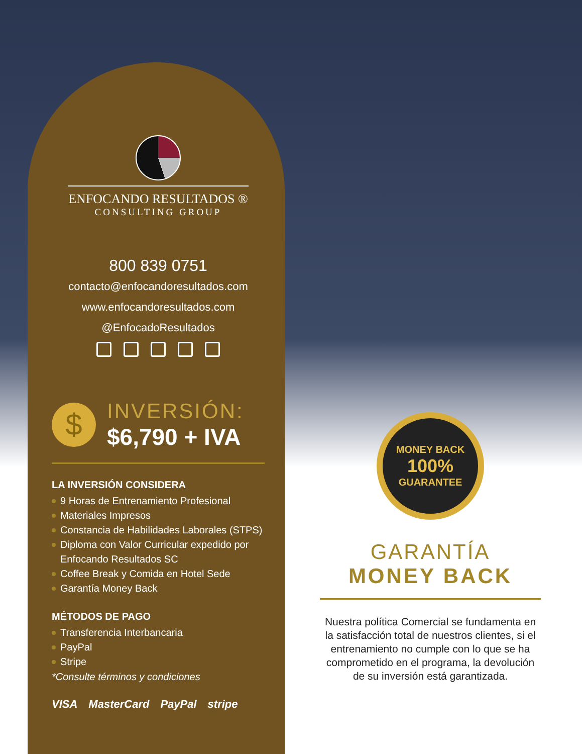ENFOCANDO RESULTADOS ®
CONSULTING GROUP
800 839 0751
contacto@enfocandoresultados.com
www.enfocandoresultados.com
@EnfocadoResultados
$
INVERSIÓN:
$6,790 + IVA
LA INVERSIÓN CONSIDERA
9 Horas de Entrenamiento Profesional
Materiales Impresos
Constancia de Habilidades Laborales (STPS)
Diploma con Valor Curricular expedido por Enfocando Resultados SC
Coffee Break y Comida en Hotel Sede
Garantía Money Back
MÉTODOS DE PAGO
Transferencia Interbancaria
PayPal
Stripe
*Consulte términos y condiciones
VISA MasterCard PayPal stripe
MONEY BACK
100%
GUARANTEE
GARANTÍA
MONEY BACK
Nuestra política Comercial se fundamenta en la satisfacción total de nuestros clientes, si el entrenamiento no cumple con lo que se ha comprometido en el programa, la devolución de su inversión está garantizada.